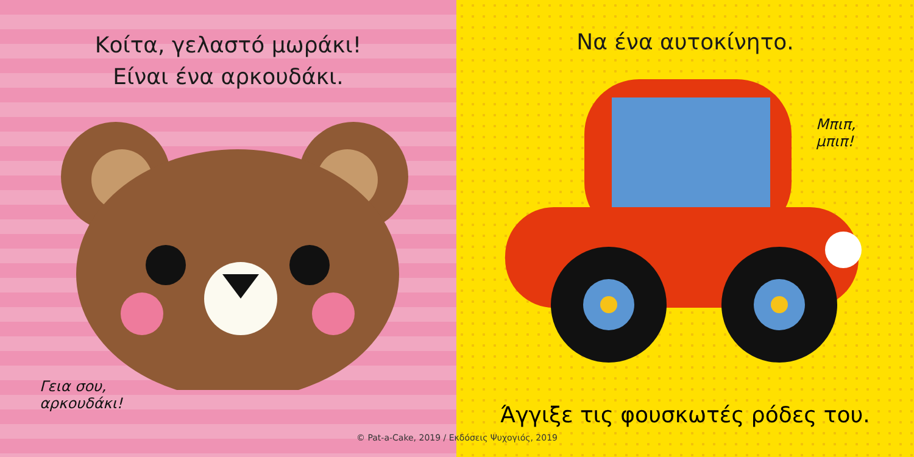Κοίτα, γελαστό μωράκι!
Είναι ένα αρκουδάκι.
Γεια σου,
αρκουδάκι!
Να ένα αυτοκίνητο.
Μπιπ,
μπιπ!
Άγγιξε τις φουσκωτές ρόδες του.
© Pat-a-Cake, 2019 / Εκδόσεις Ψυχογιός, 2019